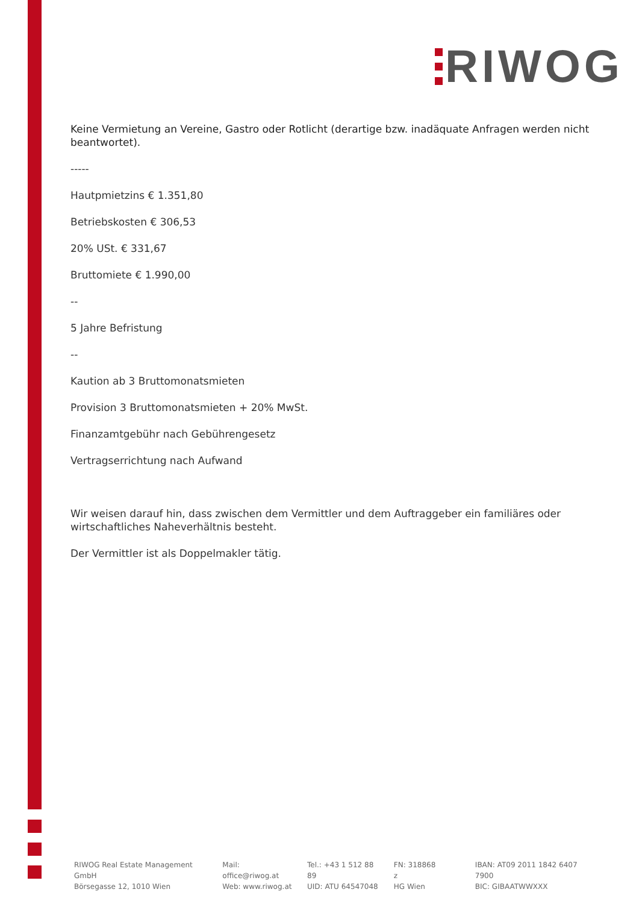RIWOG
Keine Vermietung an Vereine, Gastro oder Rotlicht (derartige bzw. inadäquate Anfragen werden nicht beantwortet).
-----
Hautpmietzins € 1.351,80
Betriebskosten € 306,53
20% USt. € 331,67
Bruttomiete € 1.990,00
--
5 Jahre Befristung
--
Kaution ab 3 Bruttomonatsmieten
Provision 3 Bruttomonatsmieten + 20% MwSt.
Finanzamtgebühr nach Gebührengesetz
Vertragserrichtung nach Aufwand
Wir weisen darauf hin, dass zwischen dem Vermittler und dem Auftraggeber ein familiäres oder wirtschaftliches Naheverhältnis besteht.
Der Vermittler ist als Doppelmakler tätig.
RIWOG Real Estate Management GmbH
Börsegasse 12, 1010 Wien
Mail: office@riwog.at
Web: www.riwog.at
Tel.: +43 1 512 88 89
UID: ATU 64547048
FN: 318868 z
HG Wien
IBAN: AT09 2011 1842 6407 7900
BIC: GIBAATWWXXX